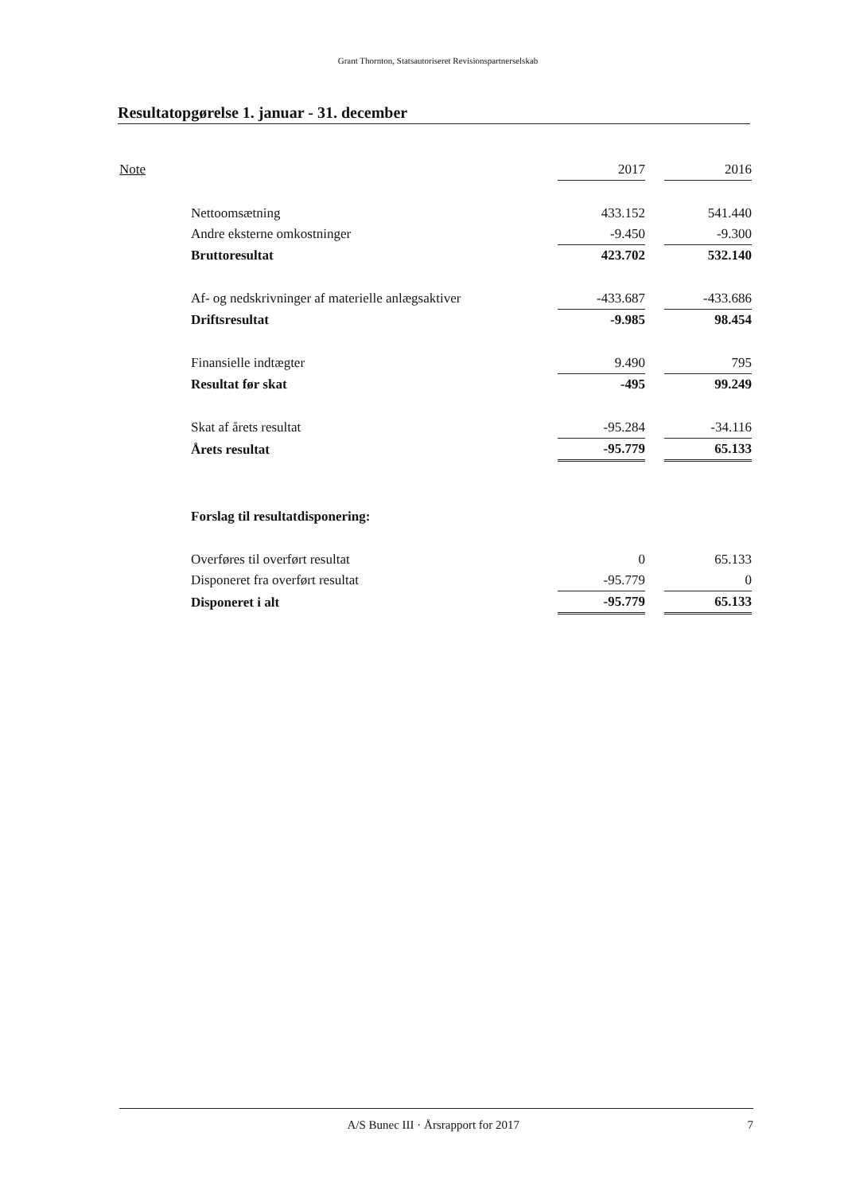Grant Thornton, Statsautoriseret Revisionspartnerselskab
Resultatopgørelse 1. januar - 31. december
| Note | | 2017 | | 2016 |
| | Nettoomsætning | 433.152 | | 541.440 |
| | Andre eksterne omkostninger | -9.450 | | -9.300 |
| | Bruttoresultat | 423.702 | | 532.140 |
| | Af- og nedskrivninger af materielle anlægsaktiver | -433.687 | | -433.686 |
| | Driftsresultat | -9.985 | | 98.454 |
| | Finansielle indtægter | 9.490 | | 795 |
| | Resultat før skat | -495 | | 99.249 |
| | Skat af årets resultat | -95.284 | | -34.116 |
| | Årets resultat | -95.779 | | 65.133 |
| | Forslag til resultatdisponering: | | | |
| | Overføres til overført resultat | 0 | | 65.133 |
| | Disponeret fra overført resultat | -95.779 | | 0 |
| | Disponeret i alt | -95.779 | | 65.133 |
A/S Bunec III · Årsrapport for 2017 7